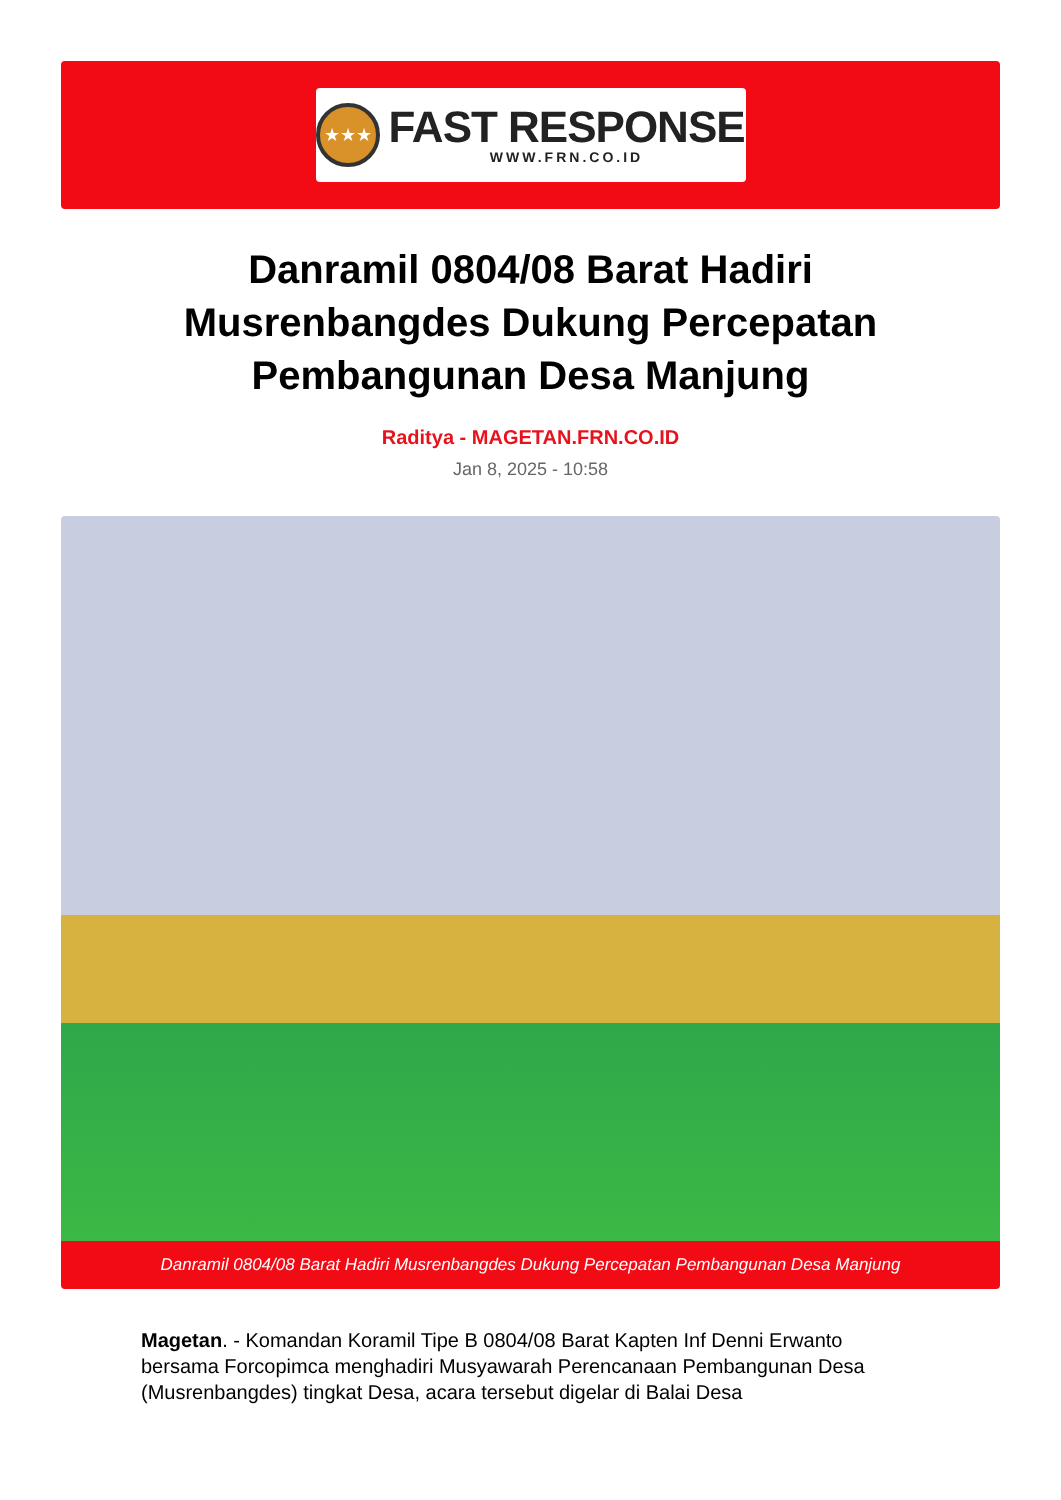★★★
FAST RESPONSE
WWW.FRN.CO.ID
Danramil 0804/08 Barat Hadiri Musrenbangdes Dukung Percepatan Pembangunan Desa Manjung
Raditya - MAGETAN.FRN.CO.ID
Jan 8, 2025 - 10:58
Danramil 0804/08 Barat Hadiri Musrenbangdes Dukung Percepatan Pembangunan Desa Manjung
Magetan. - Komandan Koramil Tipe B 0804/08 Barat Kapten Inf Denni Erwanto bersama Forcopimca menghadiri Musyawarah Perencanaan Pembangunan Desa (Musrenbangdes) tingkat Desa, acara tersebut digelar di Balai Desa